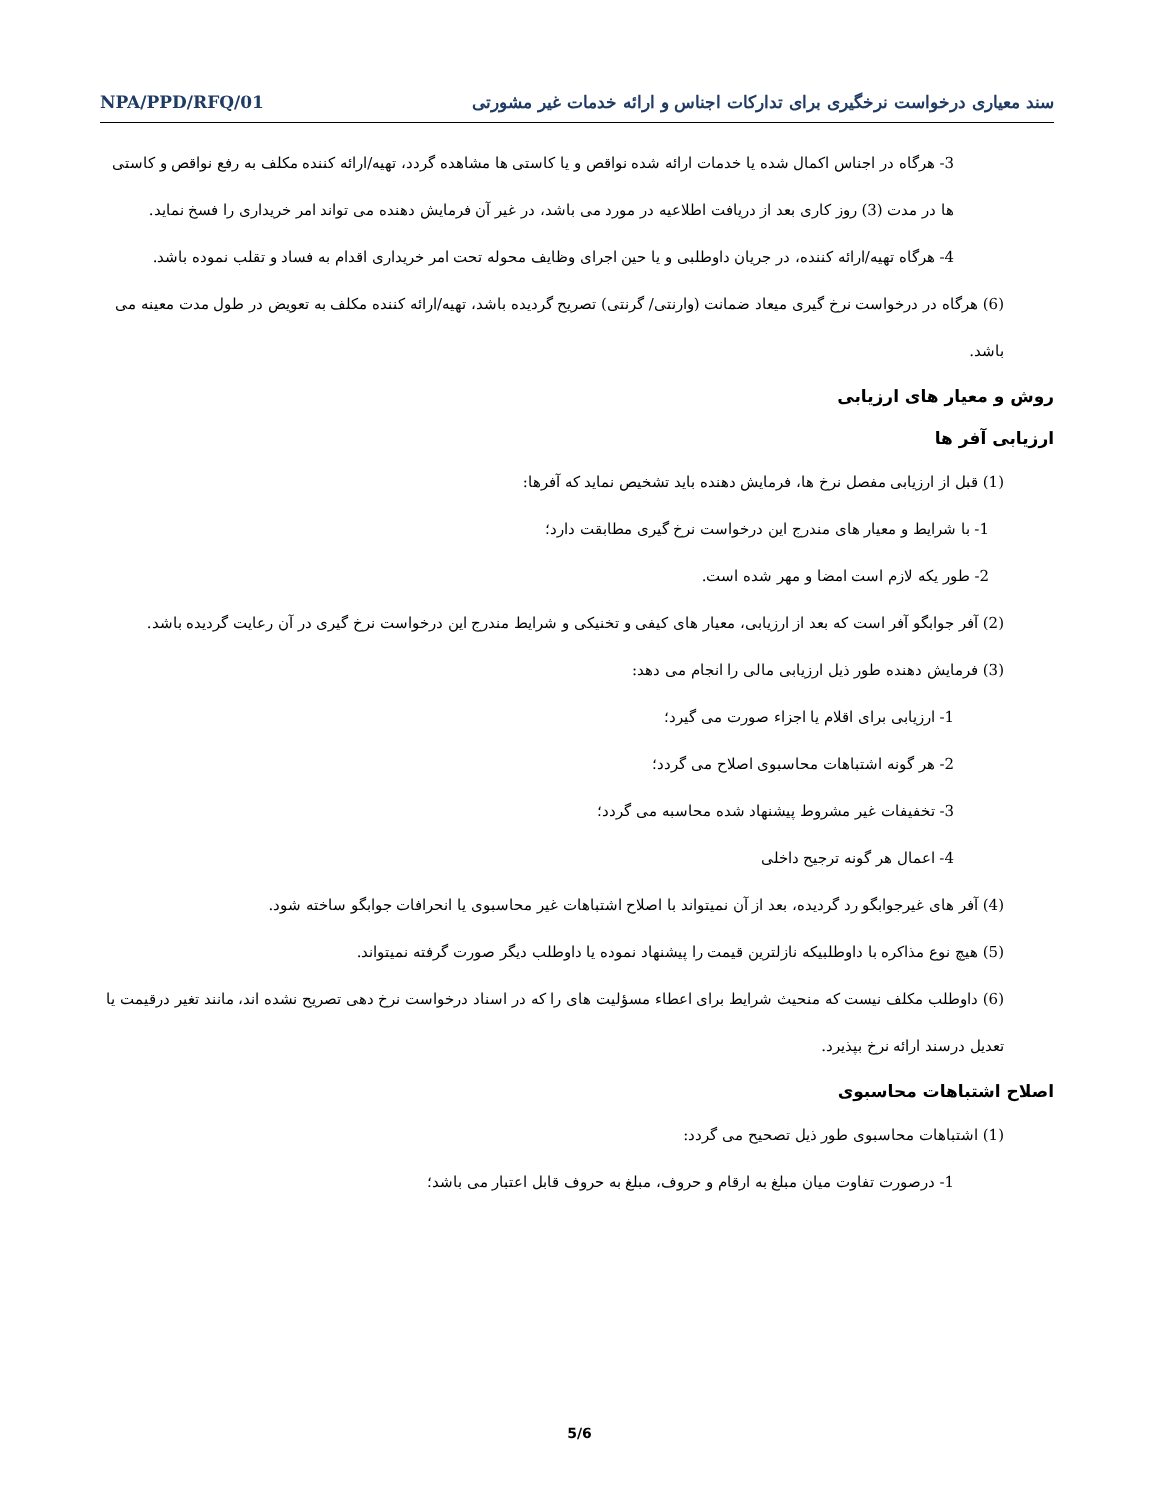سند معیاری درخواست نرخگیری برای تدارکات اجناس و ارائه خدمات غیر مشورتی NPA/PPD/RFQ/01
3- هرگاه در اجناس اکمال شده یا خدمات ارائه شده نواقص و یا کاستی ها مشاهده گردد، تهیه/ارائه کننده مکلف به رفع نواقص و کاستی ها در مدت (3) روز کاری بعد از دریافت اطلاعیه در مورد می باشد، در غیر آن فرمایش دهنده می تواند امر خریداری را فسخ نماید.
4- هرگاه تهیه/ارائه کننده، در جریان داوطلبی و یا حین اجرای وظایف محوله تحت امر خریداری اقدام به فساد و تقلب نموده باشد.
(6) هرگاه در درخواست نرخ گیری میعاد ضمانت (وارنتی/ گرنتی) تصریح گردیده باشد، تهیه/ارائه کننده مکلف به تعویض در طول مدت معینه می باشد.
روش و معیار های ارزیابی
ارزیابی آفر ها
(1) قبل از ارزیابی مفصل نرخ ها، فرمایش دهنده باید تشخیص نماید که آفرها:
1- با شرایط و معیار های مندرج این درخواست نرخ گیری مطابقت دارد؛
2- طور یکه لازم است امضا و مهر شده است.
(2) آفر جوابگو آفر است که بعد از ارزیابی، معیار های کیفی و تخنیکی و شرایط مندرج این درخواست نرخ گیری در آن رعایت گردیده باشد.
(3) فرمایش دهنده طور ذیل ارزیابی مالی را انجام می دهد:
1- ارزیابی برای اقلام یا اجزاء صورت می گیرد؛
2- هر گونه اشتباهات محاسبوی اصلاح می گردد؛
3- تخفیفات غیر مشروط پیشنهاد شده محاسبه می گردد؛
4- اعمال هر گونه ترجیح داخلی
(4) آفر های غیرجوابگو رد گردیده، بعد از آن نمیتواند با اصلاح اشتباهات غیر محاسبوی یا انحرافات جوابگو ساخته شود.
(5) هیچ نوع مذاکره با داوطلبیکه نازلترین قیمت را پیشنهاد نموده یا داوطلب دیگر صورت گرفته نمیتواند.
(6) داوطلب مکلف نیست که منحیث شرایط برای اعطاء مسؤلیت های را که در اسناد درخواست نرخ دهی تصریح نشده اند، مانند تغیر درقیمت یا تعدیل درسند ارائه نرخ بپذیرد.
اصلاح اشتباهات محاسبوی
(1) اشتباهات محاسبوی طور ذیل تصحیح می گردد:
1- درصورت تفاوت میان مبلغ به ارقام و حروف، مبلغ به حروف قابل اعتبار می باشد؛
5/6